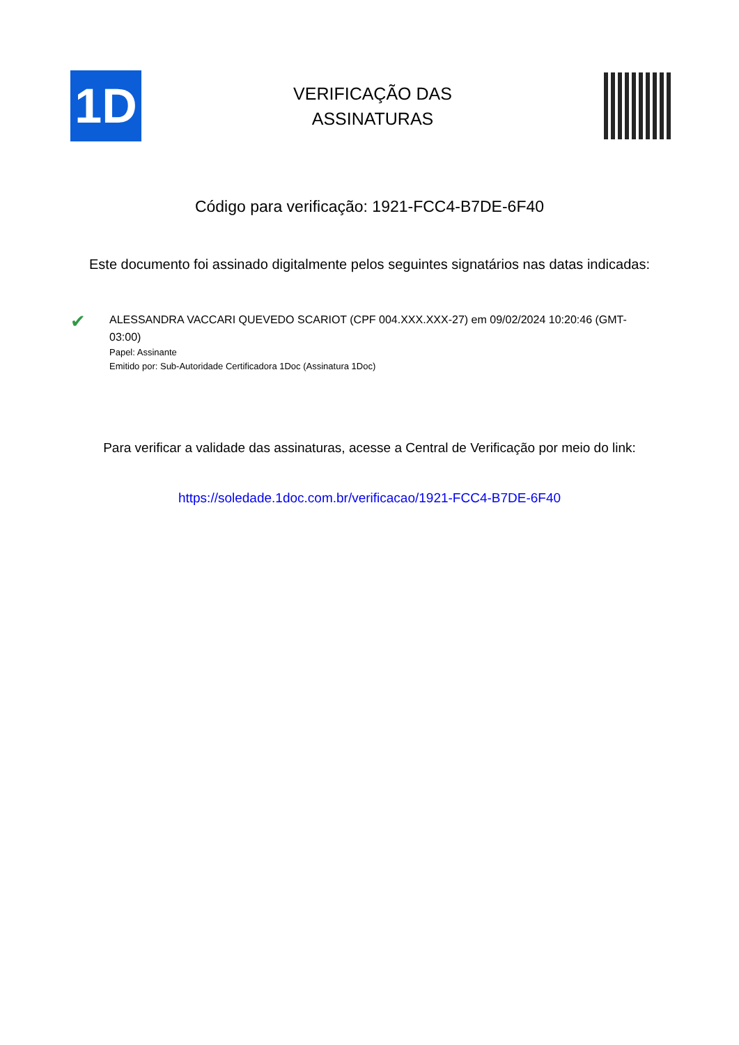1D
VERIFICAÇÃO DAS
ASSINATURAS
Código para verificação: 1921-FCC4-B7DE-6F40
Este documento foi assinado digitalmente pelos seguintes signatários nas datas indicadas:
✔
ALESSANDRA VACCARI QUEVEDO SCARIOT (CPF 004.XXX.XXX-27) em 09/02/2024 10:20:46 (GMT-03:00)
Papel: Assinante
Emitido por: Sub-Autoridade Certificadora 1Doc (Assinatura 1Doc)
Para verificar a validade das assinaturas, acesse a Central de Verificação por meio do link:
https://soledade.1doc.com.br/verificacao/1921-FCC4-B7DE-6F40